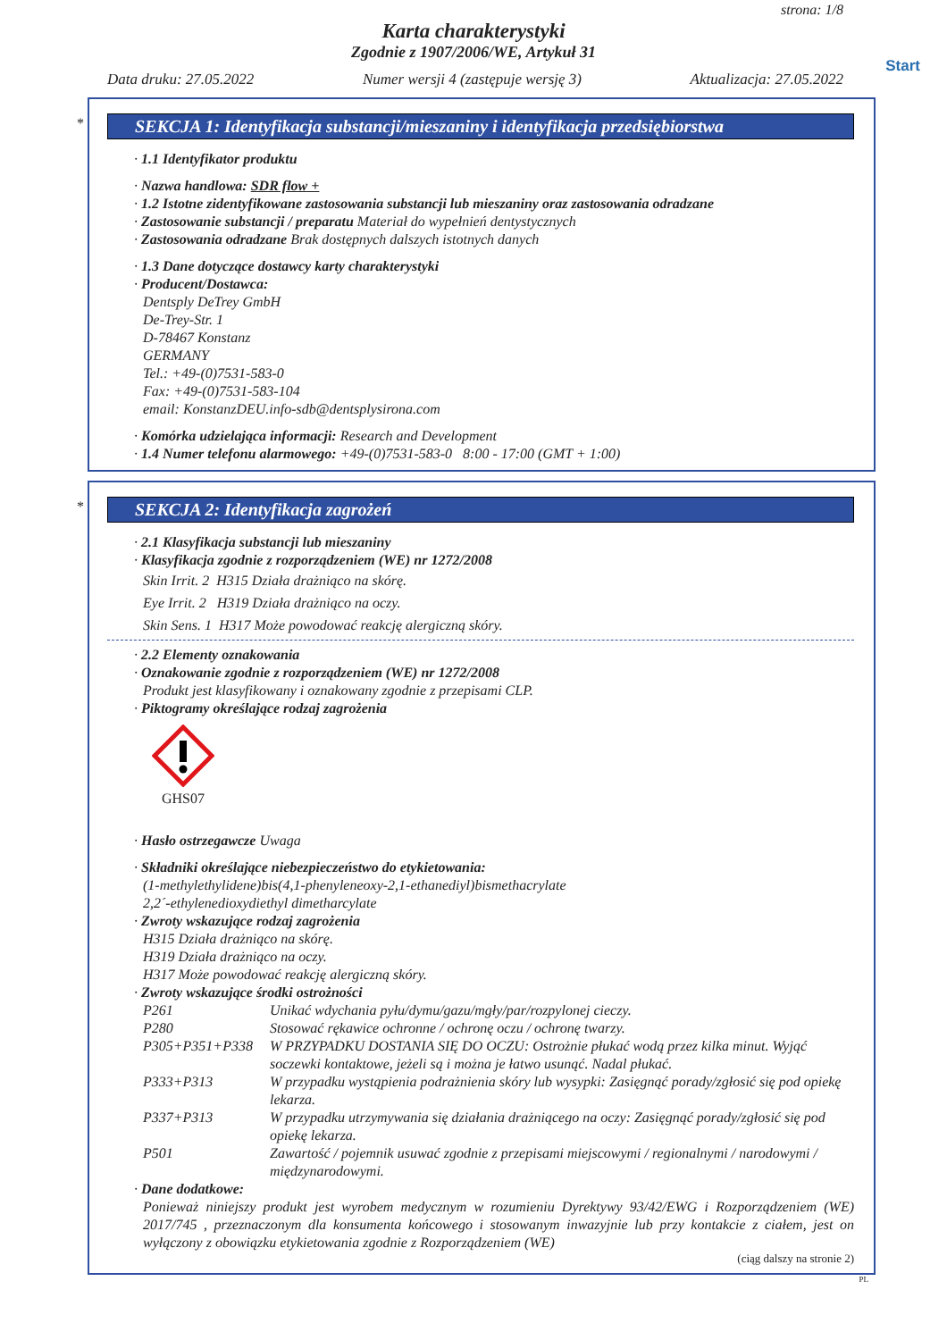strona: 1/8
Karta charakterystyki
Zgodnie z 1907/2006/WE, Artykuł 31
Start
Data druku: 27.05.2022 Numer wersji 4 (zastępuje wersję 3) Aktualizacja: 27.05.2022
*
SEKCJA 1: Identyfikacja substancji/mieszaniny i identyfikacja przedsiębiorstwa
· 1.1 Identyfikator produktu
· Nazwa handlowa: SDR flow +
· 1.2 Istotne zidentyfikowane zastosowania substancji lub mieszaniny oraz zastosowania odradzane
· Zastosowanie substancji / preparatu Materiał do wypełnień dentystycznych
· Zastosowania odradzane Brak dostępnych dalszych istotnych danych
· 1.3 Dane dotyczące dostawcy karty charakterystyki
· Producent/Dostawca:
Dentsply DeTrey GmbH
De-Trey-Str. 1
D-78467 Konstanz
GERMANY
Tel.: +49-(0)7531-583-0
Fax: +49-(0)7531-583-104
email: KonstanzDEU.info-sdb@dentsplysirona.com
· Komórka udzielająca informacji: Research and Development
· 1.4 Numer telefonu alarmowego: +49-(0)7531-583-0 8:00 - 17:00 (GMT + 1:00)
*
SEKCJA 2: Identyfikacja zagrożeń
· 2.1 Klasyfikacja substancji lub mieszaniny
· Klasyfikacja zgodnie z rozporządzeniem (WE) nr 1272/2008
Skin Irrit. 2 H315 Działa drażniąco na skórę.
Eye Irrit. 2 H319 Działa drażniąco na oczy.
Skin Sens. 1 H317 Może powodować reakcję alergiczną skóry.
· 2.2 Elementy oznakowania
· Oznakowanie zgodnie z rozporządzeniem (WE) nr 1272/2008
Produkt jest klasyfikowany i oznakowany zgodnie z przepisami CLP.
· Piktogramy określające rodzaj zagrożenia
GHS07
· Hasło ostrzegawcze Uwaga
· Składniki określające niebezpieczeństwo do etykietowania:
(1-methylethylidene)bis(4,1-phenyleneoxy-2,1-ethanediyl)bismethacrylate
2,2´-ethylenedioxydiethyl dimetharcylate
· Zwroty wskazujące rodzaj zagrożenia
H315 Działa drażniąco na skórę.
H319 Działa drażniąco na oczy.
H317 Może powodować reakcję alergiczną skóry.
· Zwroty wskazujące środki ostrożności
| P261 | Unikać wdychania pyłu/dymu/gazu/mgły/par/rozpylonej cieczy. |
| P280 | Stosować rękawice ochronne / ochronę oczu / ochronę twarzy. |
| P305+P351+P338 | W PRZYPADKU DOSTANIA SIĘ DO OCZU: Ostrożnie płukać wodą przez kilka minut. Wyjąć soczewki kontaktowe, jeżeli są i można je łatwo usunąć. Nadal płukać. |
| P333+P313 | W przypadku wystąpienia podrażnienia skóry lub wysypki: Zasięgnąć porady/zgłosić się pod opiekę lekarza. |
| P337+P313 | W przypadku utrzymywania się działania drażniącego na oczy: Zasięgnąć porady/zgłosić się pod opiekę lekarza. |
| P501 | Zawartość / pojemnik usuwać zgodnie z przepisami miejscowymi / regionalnymi / narodowymi / międzynarodowymi. |
· Dane dodatkowe:
Ponieważ niniejszy produkt jest wyrobem medycznym w rozumieniu Dyrektywy 93/42/EWG i Rozporządzeniem (WE) 2017/745 , przeznaczonym dla konsumenta końcowego i stosowanym inwazyjnie lub przy kontakcie z ciałem, jest on wyłączony z obowiązku etykietowania zgodnie z Rozporządzeniem (WE)
(ciąg dalszy na stronie 2)
PL